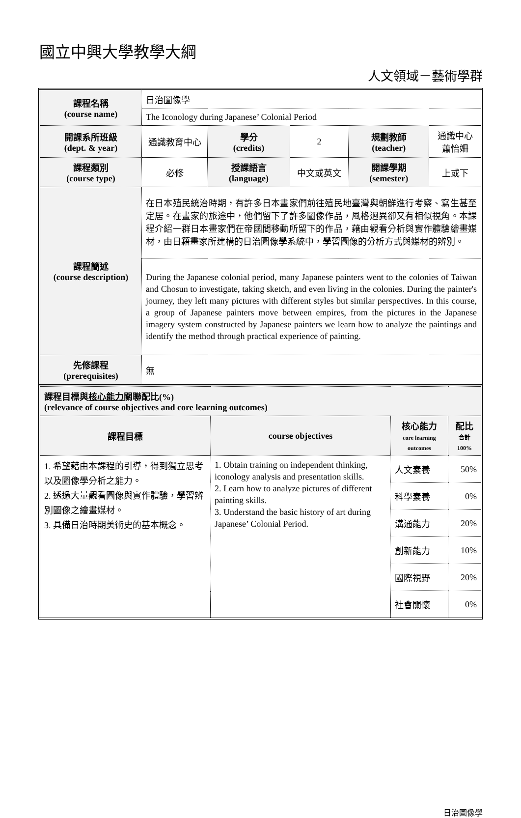國立中興大學教學大綱
人文領域－藝術學群
| 課程名稱 (course name) | 日治圖像學 | | | | |
| | The Iconology during Japanese’ Colonial Period | | | | |
| 開課系所班級 (dept. & year) | 通識教育中心 | 學分 (credits) | 2 | 規劃教師 (teacher) | 通識中心 蕭怡姍 |
| 課程類別 (course type) | 必修 | 授課語言 (language) | 中文或英文 | 開課學期 (semester) | 上或下 |
| 課程簡述 (course description) | 在日本殖民統治時期，有許多日本畫家們前往殖民地臺灣與朝鮮進行考察、寫生甚至定居。在畫家的旅途中，他們留下了許多圖像作品，風格迥異卻又有相似視角。本課程介紹一群日本畫家們在帝國間移動所留下的作品，藉由觀看分析與實作體驗繪畫媒材，由日籍畫家所建構的日治圖像學系統中，學習圖像的分析方式與媒材的辨別。 | | | | |
| | During the Japanese colonial period, many Japanese painters went to the colonies of Taiwan and Chosun to investigate, taking sketch, and even living in the colonies. During the painter's journey, they left many pictures with different styles but similar perspectives. In this course, a group of Japanese painters move between empires, from the pictures in the Japanese imagery system constructed by Japanese painters we learn how to analyze the paintings and identify the method through practical experience of painting. | | | | |
| 先修課程 (prerequisites) | 無 | | | | |
| 課程目標與 核心能力 關聯配比(%) (relevance of course objectives and core learning outcomes) | | | |
| --- | --- | --- | --- |
| 課程目標 | course objectives | 核心能力 core learning outcomes | 配比 合計 100% |
| 1. 希望藉由本課程的引導，得到獨立思考以及圖像學分析之能力。 2. 透過大量觀看圖像與實作體驗，學習辨別圖像之繪畫媒材。 3. 具備日治時期美術史的基本概念。 | 1. Obtain training on independent thinking, iconology analysis and presentation skills. 2. Learn how to analyze pictures of different painting skills. 3. Understand the basic history of art during Japanese’ Colonial Period. | 人文素養 | 50% |
| | | 科學素養 | 0% |
| | | 溝通能力 | 20% |
| | | 創新能力 | 10% |
| | | 國際視野 | 20% |
| | | 社會關懷 | 0% |
日治圖像學